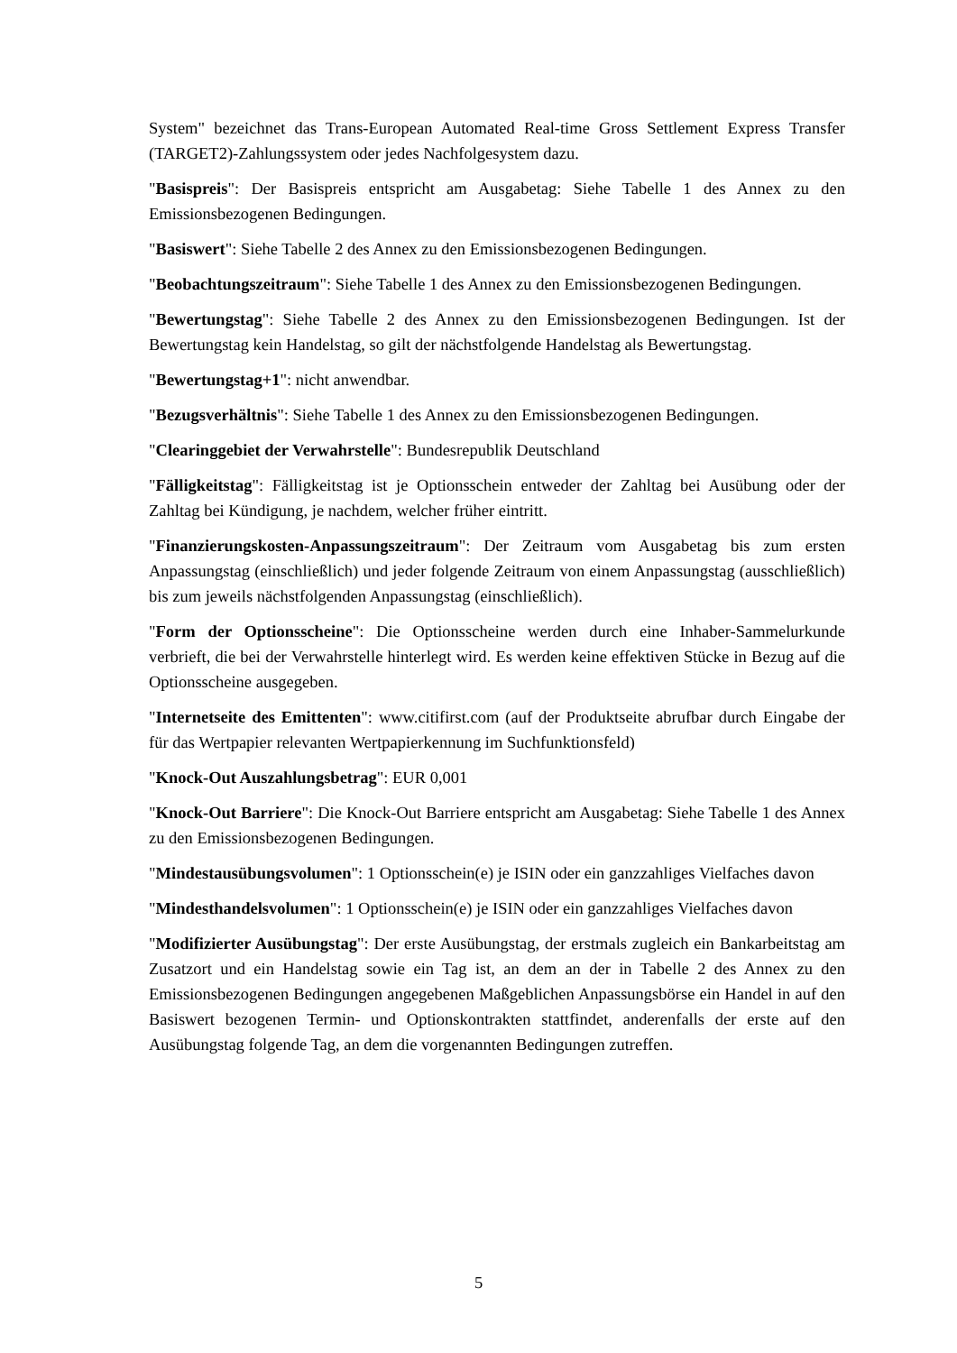System" bezeichnet das Trans-European Automated Real-time Gross Settlement Express Transfer (TARGET2)-Zahlungssystem oder jedes Nachfolgesystem dazu.
"Basispreis": Der Basispreis entspricht am Ausgabetag: Siehe Tabelle 1 des Annex zu den Emissionsbezogenen Bedingungen.
"Basiswert": Siehe Tabelle 2 des Annex zu den Emissionsbezogenen Bedingungen.
"Beobachtungszeitraum": Siehe Tabelle 1 des Annex zu den Emissionsbezogenen Bedingungen.
"Bewertungstag": Siehe Tabelle 2 des Annex zu den Emissionsbezogenen Bedingungen. Ist der Bewertungstag kein Handelstag, so gilt der nächstfolgende Handelstag als Bewertungstag.
"Bewertungstag+1": nicht anwendbar.
"Bezugsverhältnis": Siehe Tabelle 1 des Annex zu den Emissionsbezogenen Bedingungen.
"Clearinggebiet der Verwahrstelle": Bundesrepublik Deutschland
"Fälligkeitstag": Fälligkeitstag ist je Optionsschein entweder der Zahltag bei Ausübung oder der Zahltag bei Kündigung, je nachdem, welcher früher eintritt.
"Finanzierungskosten-Anpassungszeitraum": Der Zeitraum vom Ausgabetag bis zum ersten Anpassungstag (einschließlich) und jeder folgende Zeitraum von einem Anpassungstag (ausschließlich) bis zum jeweils nächstfolgenden Anpassungstag (einschließlich).
"Form der Optionsscheine": Die Optionsscheine werden durch eine Inhaber-Sammelurkunde verbrieft, die bei der Verwahrstelle hinterlegt wird. Es werden keine effektiven Stücke in Bezug auf die Optionsscheine ausgegeben.
"Internetseite des Emittenten": www.citifirst.com (auf der Produktseite abrufbar durch Eingabe der für das Wertpapier relevanten Wertpapierkennung im Suchfunktionsfeld)
"Knock-Out Auszahlungsbetrag": EUR 0,001
"Knock-Out Barriere": Die Knock-Out Barriere entspricht am Ausgabetag: Siehe Tabelle 1 des Annex zu den Emissionsbezogenen Bedingungen.
"Mindestausübungsvolumen": 1 Optionsschein(e) je ISIN oder ein ganzzahliges Vielfaches davon
"Mindesthandelsvolumen": 1 Optionsschein(e) je ISIN oder ein ganzzahliges Vielfaches davon
"Modifizierter Ausübungstag": Der erste Ausübungstag, der erstmals zugleich ein Bankarbeitstag am Zusatzort und ein Handelstag sowie ein Tag ist, an dem an der in Tabelle 2 des Annex zu den Emissionsbezogenen Bedingungen angegebenen Maßgeblichen Anpassungsbörse ein Handel in auf den Basiswert bezogenen Termin- und Optionskontrakten stattfindet, anderenfalls der erste auf den Ausübungstag folgende Tag, an dem die vorgenannten Bedingungen zutreffen.
5